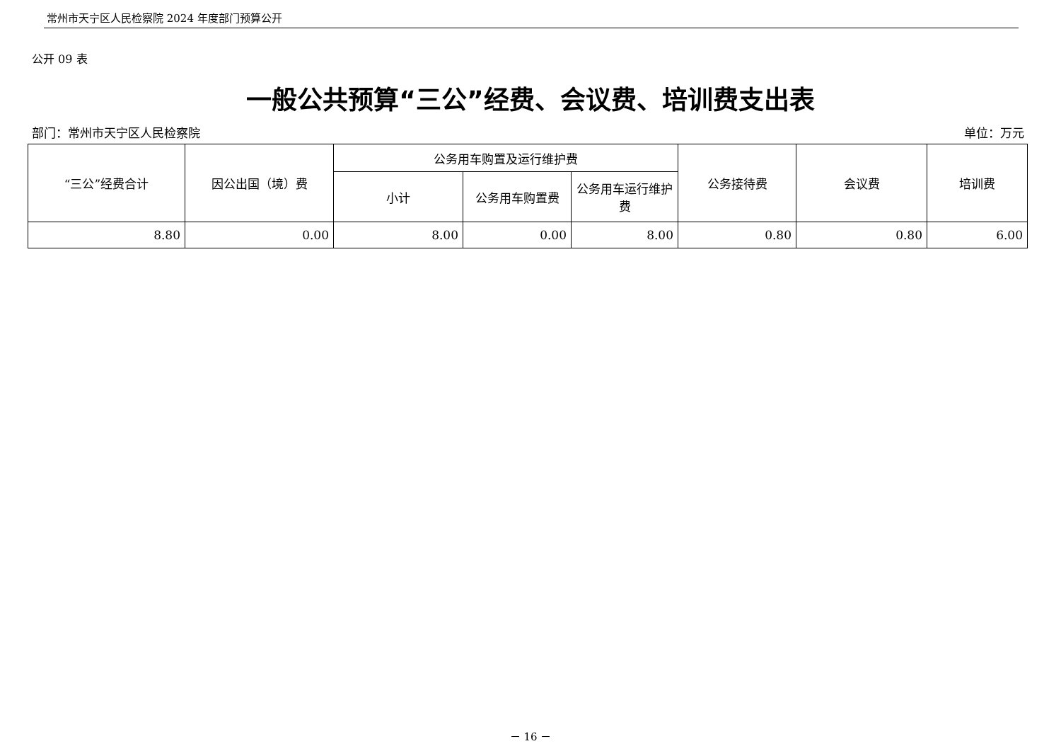常州市天宁区人民检察院 2024 年度部门预算公开
公开 09 表
一般公共预算“三公”经费、会议费、培训费支出表
部门：常州市天宁区人民检察院 单位：万元
| “三公”经费合计 | 因公出国（境）费 | 公务用车购置及运行维护费 | | | 公务接待费 | 会议费 | 培训费 |
| --- | --- | --- | --- | --- | --- | --- | --- |
| | | 小计 | 公务用车购置费 | 公务用车运行维护费 | | | |
| 8.80 | 0.00 | 8.00 | 0.00 | 8.00 | 0.80 | 0.80 | 6.00 |
－ 16 －